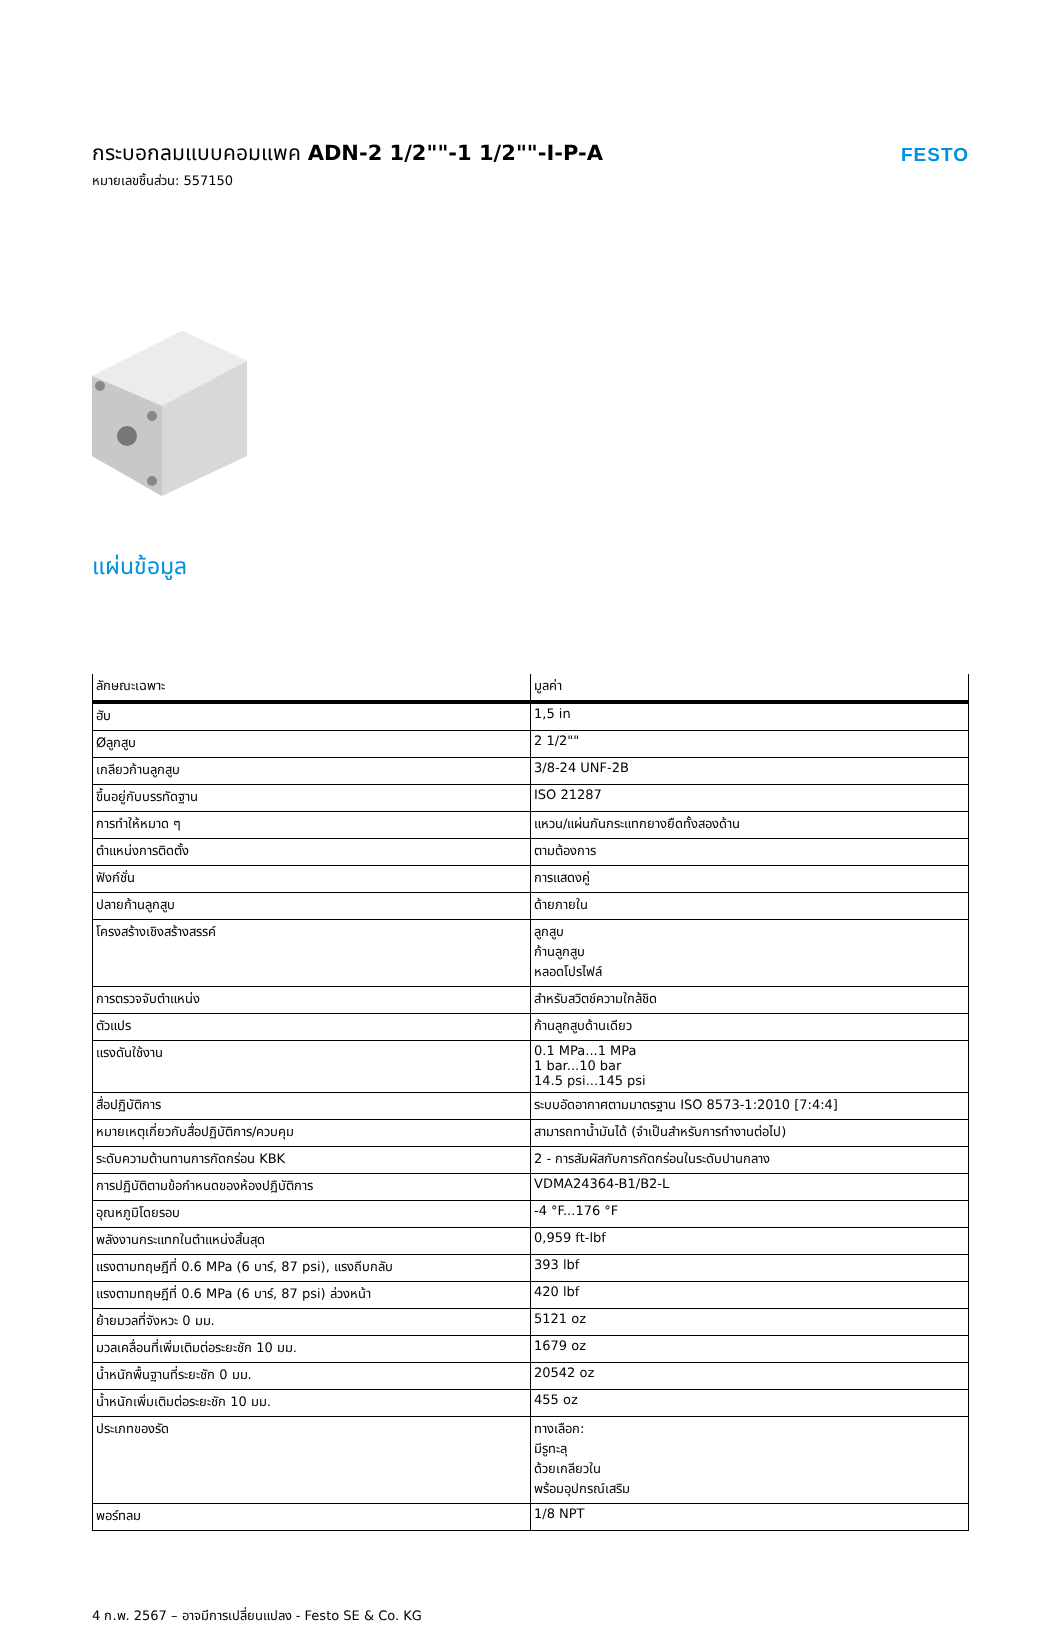กระบอกลมแบบคอมแพค ADN-2 1/2""-1 1/2""-I-P-A
หมายเลขชิ้นส่วน: 557150
FESTO
แผ่นข้อมูล
| ลักษณะเฉพาะ | มูลค่า |
| --- | --- |
| ฮับ | 1,5 in |
| Øลูกสูบ | 2 1/2"" |
| เกลียวก้านลูกสูบ | 3/8-24 UNF-2B |
| ขึ้นอยู่กับบรรทัดฐาน | ISO 21287 |
| การทำให้หมาด ๆ | แหวน/แผ่นกันกระแทกยางยืดทั้งสองด้าน |
| ตำแหน่งการติดตั้ง | ตามต้องการ |
| ฟังก์ชั่น | การแสดงคู่ |
| ปลายก้านลูกสูบ | ด้ายภายใน |
| โครงสร้างเชิงสร้างสรรค์ | ลูกสูบ ก้านลูกสูบ หลอดโปรไฟล์ |
| การตรวจจับตำแหน่ง | สำหรับสวิตช์ความใกล้ชิด |
| ตัวแปร | ก้านลูกสูบด้านเดียว |
| แรงดันใช้งาน | 0.1 MPa...1 MPa 1 bar...10 bar 14.5 psi...145 psi |
| สื่อปฏิบัติการ | ระบบอัดอากาศตามมาตรฐาน ISO 8573-1:2010 [7:4:4] |
| หมายเหตุเกี่ยวกับสื่อปฏิบัติการ/ควบคุม | สามารถทาน้ำมันได้ (จำเป็นสำหรับการทำงานต่อไป) |
| ระดับความต้านทานการกัดกร่อน KBK | 2 - การสัมผัสกับการกัดกร่อนในระดับปานกลาง |
| การปฏิบัติตามข้อกำหนดของห้องปฏิบัติการ | VDMA24364-B1/B2-L |
| อุณหภูมิโดยรอบ | -4 °F...176 °F |
| พลังงานกระแทกในตำแหน่งสิ้นสุด | 0,959 ft-lbf |
| แรงตามทฤษฎีที่ 0.6 MPa (6 บาร์, 87 psi), แรงถีบกลับ | 393 lbf |
| แรงตามทฤษฎีที่ 0.6 MPa (6 บาร์, 87 psi) ล่วงหน้า | 420 lbf |
| ย้ายมวลที่จังหวะ 0 มม. | 5121 oz |
| มวลเคลื่อนที่เพิ่มเติมต่อระยะชัก 10 มม. | 1679 oz |
| น้ำหนักพื้นฐานที่ระยะชัก 0 มม. | 20542 oz |
| น้ำหนักเพิ่มเติมต่อระยะชัก 10 มม. | 455 oz |
| ประเภทของรัด | ทางเลือก: มีรูทะลุ ด้วยเกลียวใน พร้อมอุปกรณ์เสริม |
| พอร์ทลม | 1/8 NPT |
4 ก.พ. 2567 – อาจมีการเปลี่ยนแปลง - Festo SE & Co. KG